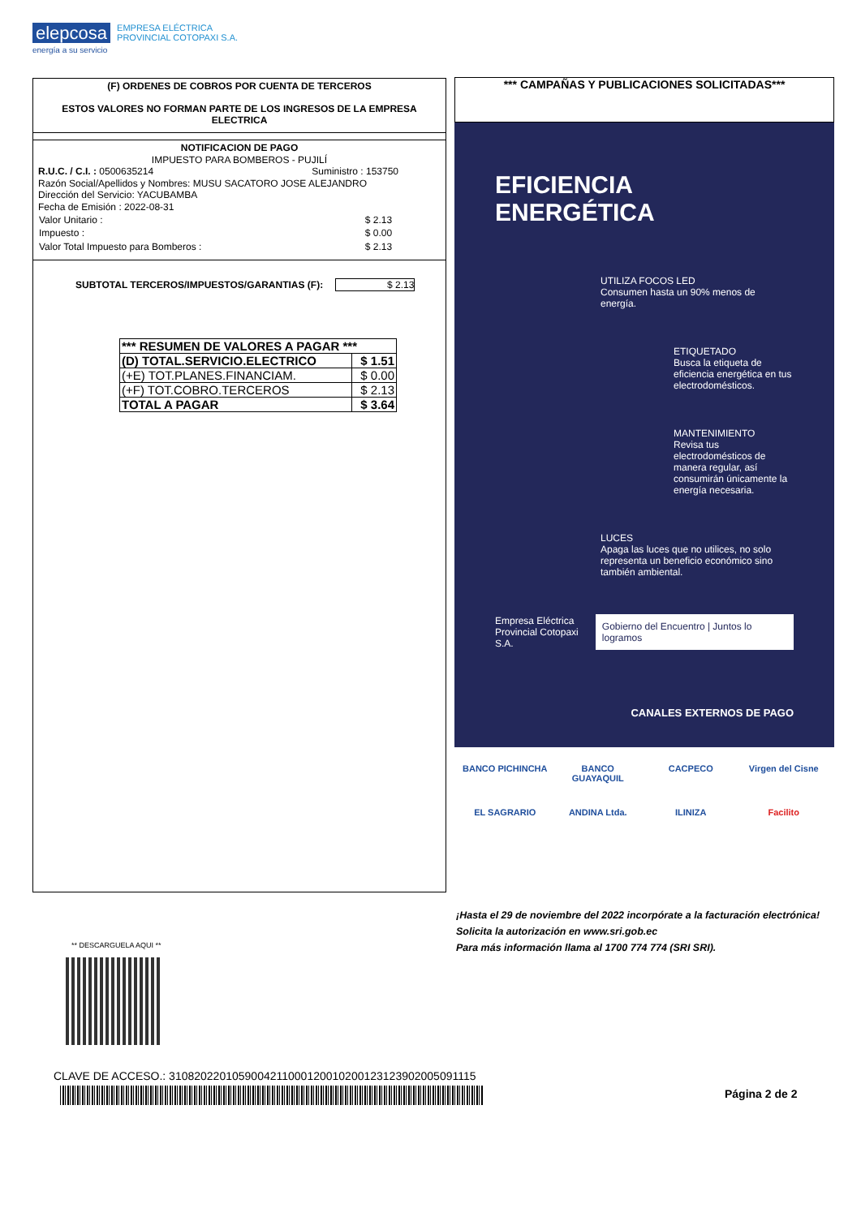elepcosa
energía a su servicio
EMPRESA ELÉCTRICA
PROVINCIAL COTOPAXI S.A.
(F) ORDENES DE COBROS POR CUENTA DE TERCEROS
ESTOS VALORES NO FORMAN PARTE DE LOS INGRESOS DE LA EMPRESA ELECTRICA
NOTIFICACION DE PAGO
IMPUESTO PARA BOMBEROS - PUJILÍ
R.U.C. / C.I. : 0500635214 Suministro : 153750
Razón Social/Apellidos y Nombres: MUSU SACATORO JOSE ALEJANDRO
Dirección del Servicio: YACUBAMBA
Fecha de Emisión : 2022-08-31
| Valor Unitario : | $ 2.13 |
| Impuesto : | $ 0.00 |
| Valor Total Impuesto para Bomberos : | $ 2.13 |
SUBTOTAL TERCEROS/IMPUESTOS/GARANTIAS (F): $ 2.13
| *** RESUMEN DE VALORES A PAGAR *** | |
| (D) TOTAL.SERVICIO.ELECTRICO | $ 1.51 |
| (+E) TOT.PLANES.FINANCIAM. | $ 0.00 |
| (+F) TOT.COBRO.TERCEROS | $ 2.13 |
| TOTAL A PAGAR | $ 3.64 |
*** CAMPAÑAS Y PUBLICACIONES SOLICITADAS***
EFICIENCIA
ENERGÉTICA
UTILIZA FOCOS LED
Consumen hasta un 90% menos de energía.
ETIQUETADO
Busca la etiqueta de eficiencia energética en tus electrodomésticos.
MANTENIMIENTO
Revisa tus electrodomésticos de manera regular, así consumirán únicamente la energía necesaria.
LUCES
Apaga las luces que no utilices, no solo representa un beneficio económico sino también ambiental.
Empresa Eléctrica
Provincial Cotopaxi S.A. Gobierno del Encuentro | Juntos lo logramos
CANALES EXTERNOS DE PAGO
BANCO PICHINCHA BANCO GUAYAQUIL CACPECO Virgen del Cisne EL SAGRARIO ANDINA Ltda. ILINIZA Facilito
¡Hasta el 29 de noviembre del 2022 incorpórate a la facturación electrónica!
Solicita la autorización en www.sri.gob.ec
Para más información llama al 1700 774 774 (SRI SRI).
** DESCARGUELA AQUI **
CLAVE DE ACCESO.: 3108202201059004211000120010200123123902005091115
Página 2 de 2